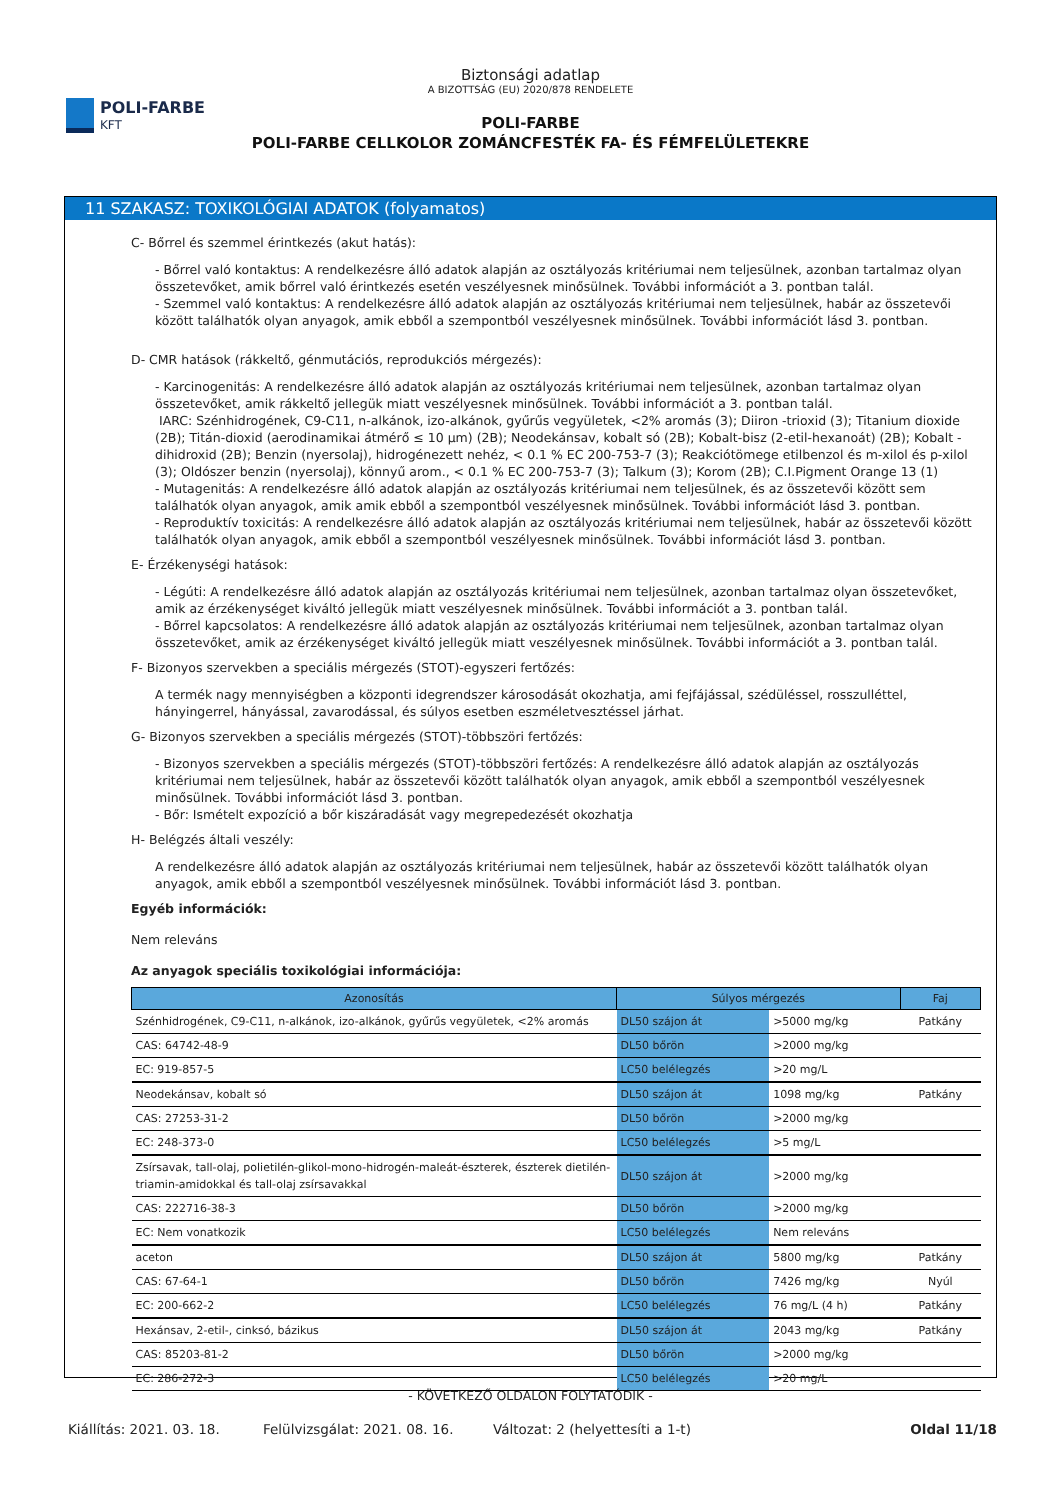POLI-FARBE
KFT
Biztonsági adatlap
A BIZOTTSÁG (EU) 2020/878 RENDELETE
POLI-FARBE
POLI-FARBE CELLKOLOR ZOMÁNCFESTÉK FA- ÉS FÉMFELÜLETEKRE
11 SZAKASZ: TOXIKOLÓGIAI ADATOK (folyamatos)
C- Bőrrel és szemmel érintkezés (akut hatás):
- Bőrrel való kontaktus: A rendelkezésre álló adatok alapján az osztályozás kritériumai nem teljesülnek, azonban tartalmaz olyan összetevőket, amik bőrrel való érintkezés esetén veszélyesnek minősülnek. További információt a 3. pontban talál.
- Szemmel való kontaktus: A rendelkezésre álló adatok alapján az osztályozás kritériumai nem teljesülnek, habár az összetevői között találhatók olyan anyagok, amik ebből a szempontból veszélyesnek minősülnek. További információt lásd 3. pontban.
D- CMR hatások (rákkeltő, génmutációs, reprodukciós mérgezés):
- Karcinogenitás: A rendelkezésre álló adatok alapján az osztályozás kritériumai nem teljesülnek, azonban tartalmaz olyan összetevőket, amik rákkeltő jellegük miatt veszélyesnek minősülnek. További információt a 3. pontban talál.
IARC: Szénhidrogének, C9-C11, n-alkánok, izo-alkánok, gyűrűs vegyületek, <2% aromás (3); Diiron -trioxid (3); Titanium dioxide (2B); Titán-dioxid (aerodinamikai átmérő ≤ 10 μm) (2B); Neodekánsav, kobalt só (2B); Kobalt-bisz (2-etil-hexanoát) (2B); Kobalt -dihidroxid (2B); Benzin (nyersolaj), hidrogénezett nehéz, < 0.1 % EC 200-753-7 (3); Reakciótömege etilbenzol és m-xilol és p-xilol (3); Oldószer benzin (nyersolaj), könnyű arom., < 0.1 % EC 200-753-7 (3); Talkum (3); Korom (2B); C.I.Pigment Orange 13 (1)
- Mutagenitás: A rendelkezésre álló adatok alapján az osztályozás kritériumai nem teljesülnek, és az összetevői között sem találhatók olyan anyagok, amik amik ebből a szempontból veszélyesnek minősülnek. További információt lásd 3. pontban.
- Reproduktív toxicitás: A rendelkezésre álló adatok alapján az osztályozás kritériumai nem teljesülnek, habár az összetevői között találhatók olyan anyagok, amik ebből a szempontból veszélyesnek minősülnek. További információt lásd 3. pontban.
E- Érzékenységi hatások:
- Légúti: A rendelkezésre álló adatok alapján az osztályozás kritériumai nem teljesülnek, azonban tartalmaz olyan összetevőket, amik az érzékenységet kiváltó jellegük miatt veszélyesnek minősülnek. További információt a 3. pontban talál.
- Bőrrel kapcsolatos: A rendelkezésre álló adatok alapján az osztályozás kritériumai nem teljesülnek, azonban tartalmaz olyan összetevőket, amik az érzékenységet kiváltó jellegük miatt veszélyesnek minősülnek. További információt a 3. pontban talál.
F- Bizonyos szervekben a speciális mérgezés (STOT)-egyszeri fertőzés:
A termék nagy mennyiségben a központi idegrendszer károsodását okozhatja, ami fejfájással, szédüléssel, rosszulléttel, hányingerrel, hányással, zavarodással, és súlyos esetben eszméletvesztéssel járhat.
G- Bizonyos szervekben a speciális mérgezés (STOT)-többszöri fertőzés:
- Bizonyos szervekben a speciális mérgezés (STOT)-többszöri fertőzés: A rendelkezésre álló adatok alapján az osztályozás kritériumai nem teljesülnek, habár az összetevői között találhatók olyan anyagok, amik ebből a szempontból veszélyesnek minősülnek. További információt lásd 3. pontban.
- Bőr: Ismételt expozíció a bőr kiszáradását vagy megrepedezését okozhatja
H- Belégzés általi veszély:
A rendelkezésre álló adatok alapján az osztályozás kritériumai nem teljesülnek, habár az összetevői között találhatók olyan anyagok, amik ebből a szempontból veszélyesnek minősülnek. További információt lásd 3. pontban.
Egyéb információk:
Nem releváns
Az anyagok speciális toxikológiai információja:
| Azonosítás | Súlyos mérgezés | | Faj |
| --- | --- | --- | --- |
| Szénhidrogének, C9-C11, n-alkánok, izo-alkánok, gyűrűs vegyületek, <2% aromás | DL50 szájon át | >5000 mg/kg | Patkány |
| CAS: 64742-48-9 | DL50 bőrön | >2000 mg/kg | |
| EC: 919-857-5 | LC50 belélegzés | >20 mg/L | |
| Neodekánsav, kobalt só | DL50 szájon át | 1098 mg/kg | Patkány |
| CAS: 27253-31-2 | DL50 bőrön | >2000 mg/kg | |
| EC: 248-373-0 | LC50 belélegzés | >5 mg/L | |
| Zsírsavak, tall-olaj, polietilén-glikol-mono-hidrogén-maleát-észterek, észterek dietilén-triamin-amidokkal és tall-olaj zsírsavakkal | DL50 szájon át | >2000 mg/kg | |
| CAS: 222716-38-3 | DL50 bőrön | >2000 mg/kg | |
| EC: Nem vonatkozik | LC50 belélegzés | Nem releváns | |
| aceton | DL50 szájon át | 5800 mg/kg | Patkány |
| CAS: 67-64-1 | DL50 bőrön | 7426 mg/kg | Nyúl |
| EC: 200-662-2 | LC50 belélegzés | 76 mg/L (4 h) | Patkány |
| Hexánsav, 2-etil-, cinksó, bázikus | DL50 szájon át | 2043 mg/kg | Patkány |
| CAS: 85203-81-2 | DL50 bőrön | >2000 mg/kg | |
| EC: 286-272-3 | LC50 belélegzés | >20 mg/L | |
- KÖVETKEZŐ OLDALON FOLYTATÓDIK -
Kiállítás: 2021. 03. 18. Felülvizsgálat: 2021. 08. 16. Változat: 2 (helyettesíti a 1-t) Oldal 11/18